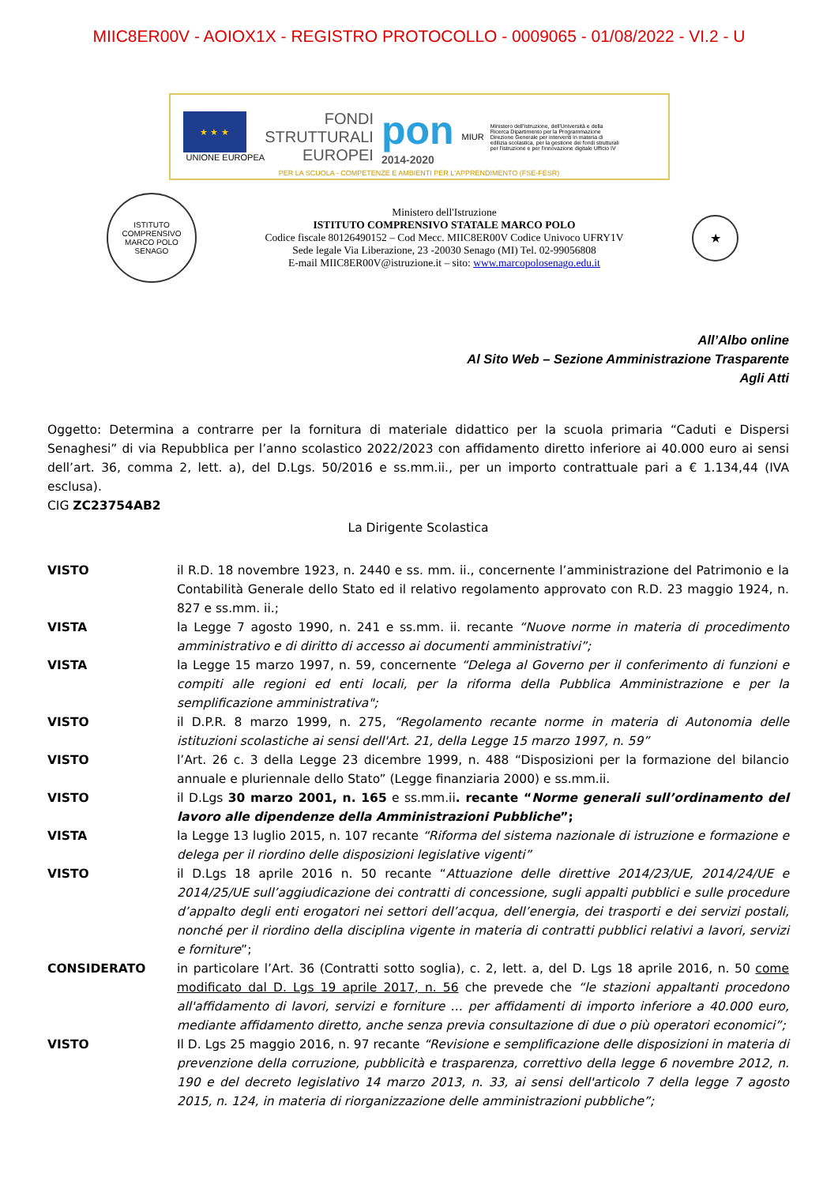MIIC8ER00V - AOIOX1X - REGISTRO PROTOCOLLO - 0009065 - 01/08/2022 - VI.2 - U
★ ★ ★
UNIONE EUROPEA
FONDI
STRUTTURALI
EUROPEI
pon
2014-2020
MIUR
Ministero dell'Istruzione, dell'Università e della Ricerca Dipartimento per la Programmazione Direzione Generale per interventi in materia di edilizia scolastica, per la gestione dei fondi strutturali per l'istruzione e per l'innovazione digitale Ufficio IV
PER LA SCUOLA - COMPETENZE E AMBIENTI PER L'APPRENDIMENTO (FSE-FESR)
ISTITUTO COMPRENSIVO MARCO POLO SENAGO
Ministero dell'Istruzione
ISTITUTO COMPRENSIVO STATALE MARCO POLO
Codice fiscale 80126490152 – Cod Mecc. MIIC8ER00V Codice Univoco UFRY1V
Sede legale Via Liberazione, 23 -20030 Senago (MI) Tel. 02-99056808
E-mail MIIC8ER00V@istruzione.it – sito: www.marcopolosenago.edu.it
★
All’Albo online
Al Sito Web – Sezione Amministrazione Trasparente
Agli Atti
Oggetto: Determina a contrarre per la fornitura di materiale didattico per la scuola primaria “Caduti e Dispersi Senaghesi” di via Repubblica per l’anno scolastico 2022/2023 con affidamento diretto inferiore ai 40.000 euro ai sensi dell’art. 36, comma 2, lett. a), del D.Lgs. 50/2016 e ss.mm.ii., per un importo contrattuale pari a € 1.134,44 (IVA esclusa).
CIG ZC23754AB2
La Dirigente Scolastica
VISTO il R.D. 18 novembre 1923, n. 2440 e ss. mm. ii., concernente l’amministrazione del Patrimonio e la Contabilità Generale dello Stato ed il relativo regolamento approvato con R.D. 23 maggio 1924, n. 827 e ss.mm. ii.;
VISTA la Legge 7 agosto 1990, n. 241 e ss.mm. ii. recante “Nuove norme in materia di procedimento amministrativo e di diritto di accesso ai documenti amministrativi”;
VISTA la Legge 15 marzo 1997, n. 59, concernente “Delega al Governo per il conferimento di funzioni e compiti alle regioni ed enti locali, per la riforma della Pubblica Amministrazione e per la semplificazione amministrativa";
VISTO il D.P.R. 8 marzo 1999, n. 275, “Regolamento recante norme in materia di Autonomia delle istituzioni scolastiche ai sensi dell'Art. 21, della Legge 15 marzo 1997, n. 59”
VISTO l’Art. 26 c. 3 della Legge 23 dicembre 1999, n. 488 “Disposizioni per la formazione del bilancio annuale e pluriennale dello Stato” (Legge finanziaria 2000) e ss.mm.ii.
VISTO il D.Lgs 30 marzo 2001, n. 165 e ss.mm.ii. recante “Norme generali sull’ordinamento del lavoro alle dipendenze della Amministrazioni Pubbliche”;
VISTA la Legge 13 luglio 2015, n. 107 recante “Riforma del sistema nazionale di istruzione e formazione e delega per il riordino delle disposizioni legislative vigenti”
VISTO il D.Lgs 18 aprile 2016 n. 50 recante “Attuazione delle direttive 2014/23/UE, 2014/24/UE e 2014/25/UE sull’aggiudicazione dei contratti di concessione, sugli appalti pubblici e sulle procedure d’appalto degli enti erogatori nei settori dell’acqua, dell’energia, dei trasporti e dei servizi postali, nonché per il riordino della disciplina vigente in materia di contratti pubblici relativi a lavori, servizi e forniture”;
CONSIDERATO in particolare l’Art. 36 (Contratti sotto soglia), c. 2, lett. a, del D. Lgs 18 aprile 2016, n. 50 come modificato dal D. Lgs 19 aprile 2017, n. 56 che prevede che “le stazioni appaltanti procedono all'affidamento di lavori, servizi e forniture … per affidamenti di importo inferiore a 40.000 euro, mediante affidamento diretto, anche senza previa consultazione di due o più operatori economici”;
VISTO Il D. Lgs 25 maggio 2016, n. 97 recante “Revisione e semplificazione delle disposizioni in materia di prevenzione della corruzione, pubblicità e trasparenza, correttivo della legge 6 novembre 2012, n. 190 e del decreto legislativo 14 marzo 2013, n. 33, ai sensi dell'articolo 7 della legge 7 agosto 2015, n. 124, in materia di riorganizzazione delle amministrazioni pubbliche”;